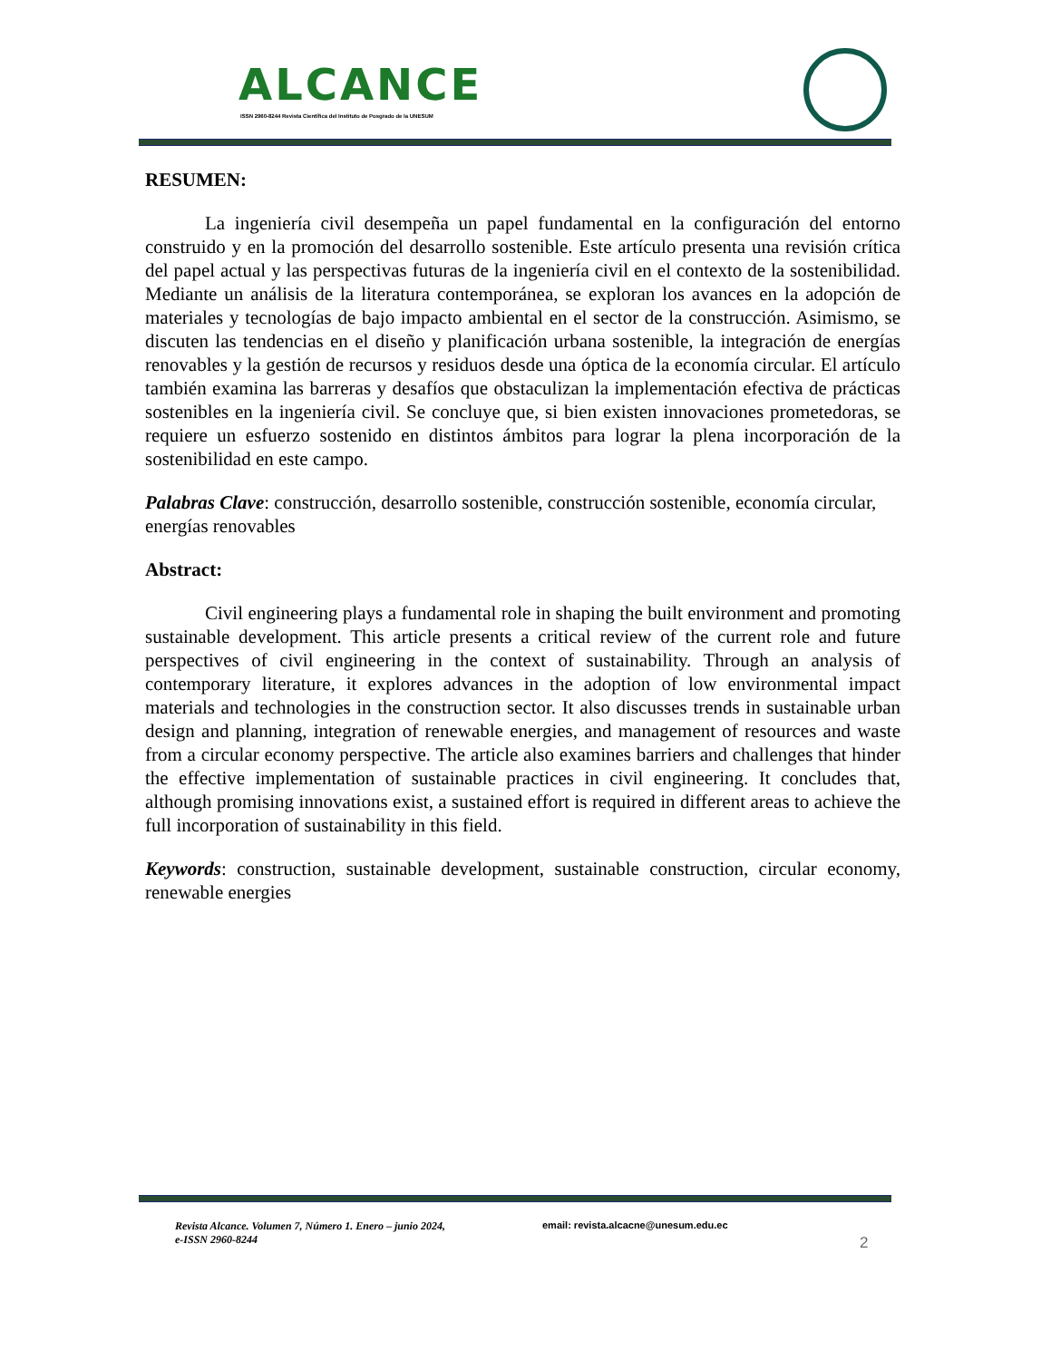ALCANCE
ISSN 2960-8244 Revista Científica del Instituto de Posgrado de la UNESUM
RESUMEN:
La ingeniería civil desempeña un papel fundamental en la configuración del entorno construido y en la promoción del desarrollo sostenible. Este artículo presenta una revisión crítica del papel actual y las perspectivas futuras de la ingeniería civil en el contexto de la sostenibilidad. Mediante un análisis de la literatura contemporánea, se exploran los avances en la adopción de materiales y tecnologías de bajo impacto ambiental en el sector de la construcción. Asimismo, se discuten las tendencias en el diseño y planificación urbana sostenible, la integración de energías renovables y la gestión de recursos y residuos desde una óptica de la economía circular. El artículo también examina las barreras y desafíos que obstaculizan la implementación efectiva de prácticas sostenibles en la ingeniería civil. Se concluye que, si bien existen innovaciones prometedoras, se requiere un esfuerzo sostenido en distintos ámbitos para lograr la plena incorporación de la sostenibilidad en este campo.
Palabras Clave: construcción, desarrollo sostenible, construcción sostenible, economía circular, energías renovables
Abstract:
Civil engineering plays a fundamental role in shaping the built environment and promoting sustainable development. This article presents a critical review of the current role and future perspectives of civil engineering in the context of sustainability. Through an analysis of contemporary literature, it explores advances in the adoption of low environmental impact materials and technologies in the construction sector. It also discusses trends in sustainable urban design and planning, integration of renewable energies, and management of resources and waste from a circular economy perspective. The article also examines barriers and challenges that hinder the effective implementation of sustainable practices in civil engineering. It concludes that, although promising innovations exist, a sustained effort is required in different areas to achieve the full incorporation of sustainability in this field.
Keywords: construction, sustainable development, sustainable construction, circular economy, renewable energies
Revista Alcance. Volumen 7, Número 1. Enero – junio 2024,
e-ISSN 2960-8244
email: revista.alcacne@unesum.edu.ec
2